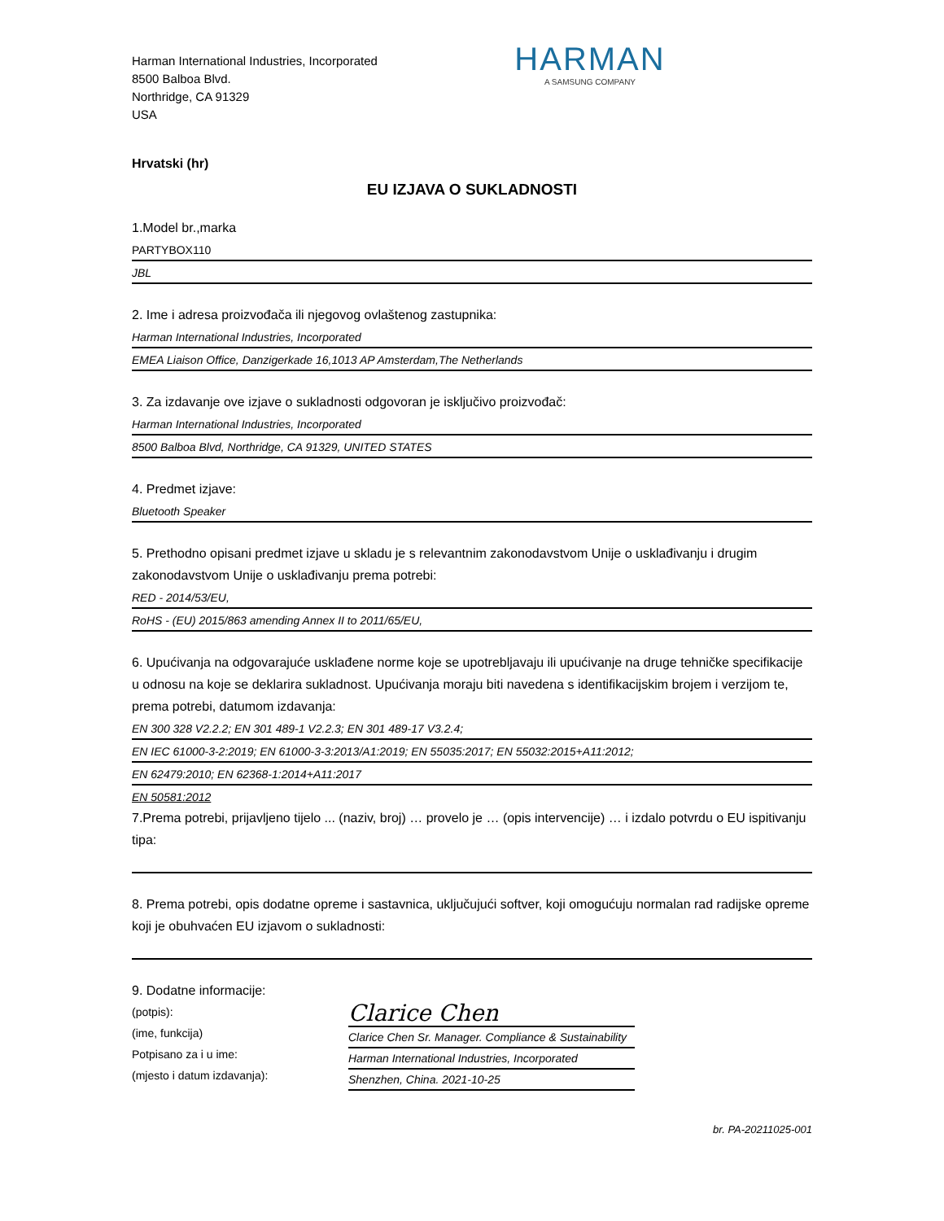Harman International Industries, Incorporated
8500 Balboa Blvd.
Northridge, CA 91329
USA
HARMAN
A SAMSUNG COMPANY
Hrvatski (hr)
EU IZJAVA O SUKLADNOSTI
1.Model br.,marka
PARTYBOX110
JBL
2. Ime i adresa proizvođača ili njegovog ovlaštenog zastupnika:
Harman International Industries, Incorporated
EMEA Liaison Office, Danzigerkade 16,1013 AP Amsterdam,The Netherlands
3. Za izdavanje ove izjave o sukladnosti odgovoran je isključivo proizvođač:
Harman International Industries, Incorporated
8500 Balboa Blvd, Northridge, CA 91329, UNITED STATES
4. Predmet izjave:
Bluetooth Speaker
5. Prethodno opisani predmet izjave u skladu je s relevantnim zakonodavstvom Unije o usklađivanju i drugim zakonodavstvom Unije o usklađivanju prema potrebi:
RED - 2014/53/EU,
RoHS - (EU) 2015/863 amending Annex II to 2011/65/EU,
6. Upućivanja na odgovarajuće usklađene norme koje se upotrebljavaju ili upućivanje na druge tehničke specifikacije u odnosu na koje se deklarira sukladnost. Upućivanja moraju biti navedena s identifikacijskim brojem i verzijom te, prema potrebi, datumom izdavanja:
EN 300 328 V2.2.2; EN 301 489-1 V2.2.3; EN 301 489-17 V3.2.4;
EN IEC 61000-3-2:2019; EN 61000-3-3:2013/A1:2019; EN 55035:2017; EN 55032:2015+A11:2012;
EN 62479:2010; EN 62368-1:2014+A11:2017
EN 50581:2012
7.Prema potrebi, prijavljeno tijelo ... (naziv, broj) … provelo je … (opis intervencije) … i izdalo potvrdu o EU ispitivanju tipa:
8. Prema potrebi, opis dodatne opreme i sastavnica, uključujući softver, koji omogućuju normalan rad radijske opreme koji je obuhvaćen EU izjavom o sukladnosti:
9. Dodatne informacije:
(potpis):
(ime, funkcija)
Potpisano za i u ime:
(mjesto i datum izdavanja):
Clarice Chen
Clarice Chen Sr. Manager. Compliance & Sustainability
Harman International Industries, Incorporated
Shenzhen, China. 2021-10-25
br. PA-20211025-001